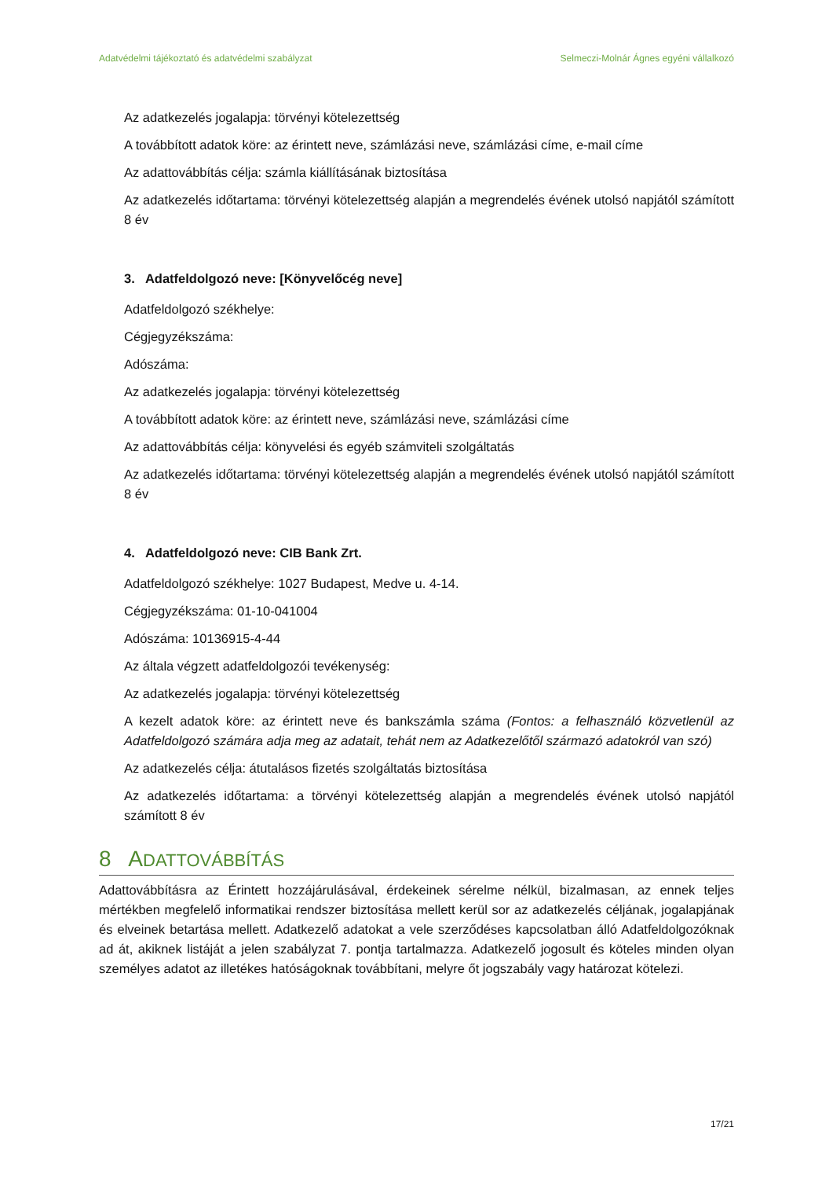Adatvédelmi tájékoztató és adatvédelmi szabályzat Selmeczi-Molnár Ágnes egyéni vállalkozó
Az adatkezelés jogalapja: törvényi kötelezettség
A továbbított adatok köre: az érintett neve, számlázási neve, számlázási címe, e-mail címe
Az adattovábbítás célja: számla kiállításának biztosítása
Az adatkezelés időtartama: törvényi kötelezettség alapján a megrendelés évének utolsó napjától számított 8 év
3. Adatfeldolgozó neve: [Könyvelőcég neve]
Adatfeldolgozó székhelye:
Cégjegyzékszáma:
Adószáma:
Az adatkezelés jogalapja: törvényi kötelezettség
A továbbított adatok köre: az érintett neve, számlázási neve, számlázási címe
Az adattovábbítás célja: könyvelési és egyéb számviteli szolgáltatás
Az adatkezelés időtartama: törvényi kötelezettség alapján a megrendelés évének utolsó napjától számított 8 év
4. Adatfeldolgozó neve: CIB Bank Zrt.
Adatfeldolgozó székhelye: 1027 Budapest, Medve u. 4-14.
Cégjegyzékszáma: 01-10-041004
Adószáma: 10136915-4-44
Az általa végzett adatfeldolgozói tevékenység:
Az adatkezelés jogalapja: törvényi kötelezettség
A kezelt adatok köre: az érintett neve és bankszámla száma (Fontos: a felhasználó közvetlenül az Adatfeldolgozó számára adja meg az adatait, tehát nem az Adatkezelőtől származó adatokról van szó)
Az adatkezelés célja: átutalásos fizetés szolgáltatás biztosítása
Az adatkezelés időtartama: a törvényi kötelezettség alapján a megrendelés évének utolsó napjától számított 8 év
8 ADATTOVÁBBÍTÁS
Adattovábbításra az Érintett hozzájárulásával, érdekeinek sérelme nélkül, bizalmasan, az ennek teljes mértékben megfelelő informatikai rendszer biztosítása mellett kerül sor az adatkezelés céljának, jogalapjának és elveinek betartása mellett. Adatkezelő adatokat a vele szerződéses kapcsolatban álló Adatfeldolgozóknak ad át, akiknek listáját a jelen szabályzat 7. pontja tartalmazza. Adatkezelő jogosult és köteles minden olyan személyes adatot az illetékes hatóságoknak továbbítani, melyre őt jogszabály vagy határozat kötelezi.
17/21